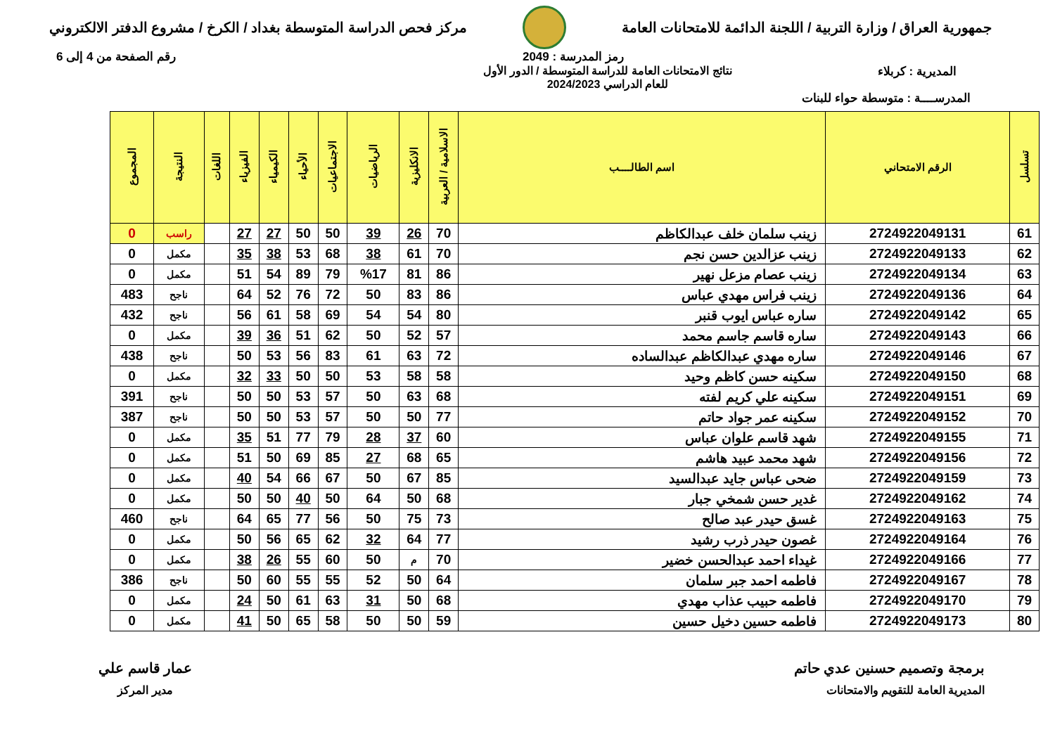جمهورية العراق / وزارة التربية / اللجنة الدائمة للامتحانات العامة
مركز فحص الدراسة المتوسطة بغداد / الكرخ / مشروع الدفتر الالكتروني
رمز المدرسة : 2049 رقم الصفحة من 4 إلى 6
المديرية : كربلاء نتائج الامتحانات العامة للدراسة المتوسطة / الدور الأول
للعام الدراسي 2024/2023
المدرســــة : متوسطة حواء للبنات
| تسلسل | الرقم الامتحاني | اسم الطالــــب | الاسلامية / العربية | الانكليزية | الرياضيات | الاجتماعيات | الأحياء | الكيمياء | الفيزياء | اللغات | النتيجة | المجموع |
| --- | --- | --- | --- | --- | --- | --- | --- | --- | --- | --- | --- | --- |
| 61 | 2724922049131 | زينب سلمان خلف عبدالكاظم | 70 | 26 | 39 | 50 | 50 | 27 | 27 | | راسب | 0 |
| 62 | 2724922049133 | زينب عزالدين حسن نجم | 70 | 61 | 38 | 68 | 53 | 38 | 35 | | مكمل | 0 |
| 63 | 2724922049134 | زينب عصام مزعل نهير | 86 | 81 | %17 | 79 | 89 | 54 | 51 | | مكمل | 0 |
| 64 | 2724922049136 | زينب فراس مهدي عباس | 86 | 83 | 50 | 72 | 76 | 52 | 64 | | ناجح | 483 |
| 65 | 2724922049142 | ساره عباس ايوب قنبر | 80 | 54 | 54 | 69 | 58 | 61 | 56 | | ناجح | 432 |
| 66 | 2724922049143 | ساره قاسم جاسم محمد | 57 | 52 | 50 | 62 | 51 | 36 | 39 | | مكمل | 0 |
| 67 | 2724922049146 | ساره مهدي عبدالكاظم عبدالساده | 72 | 63 | 61 | 83 | 56 | 53 | 50 | | ناجح | 438 |
| 68 | 2724922049150 | سكينه حسن كاظم وحيد | 58 | 58 | 53 | 50 | 50 | 33 | 32 | | مكمل | 0 |
| 69 | 2724922049151 | سكينه علي كريم لفته | 68 | 63 | 50 | 57 | 53 | 50 | 50 | | ناجح | 391 |
| 70 | 2724922049152 | سكينه عمر جواد حاتم | 77 | 50 | 50 | 57 | 53 | 50 | 50 | | ناجح | 387 |
| 71 | 2724922049155 | شهد قاسم علوان عباس | 60 | 37 | 28 | 79 | 77 | 51 | 35 | | مكمل | 0 |
| 72 | 2724922049156 | شهد محمد عبيد هاشم | 65 | 68 | 27 | 85 | 69 | 50 | 51 | | مكمل | 0 |
| 73 | 2724922049159 | ضحى عباس جايد عبدالسيد | 85 | 67 | 50 | 67 | 66 | 54 | 40 | | مكمل | 0 |
| 74 | 2724922049162 | غدير حسن شمخي جبار | 68 | 50 | 64 | 50 | 40 | 50 | 50 | | مكمل | 0 |
| 75 | 2724922049163 | غسق حيدر عبد صالح | 73 | 75 | 50 | 56 | 77 | 65 | 64 | | ناجح | 460 |
| 76 | 2724922049164 | غصون حيدر ذرب رشيد | 77 | 64 | 32 | 62 | 65 | 56 | 50 | | مكمل | 0 |
| 77 | 2724922049166 | غيداء احمد عبدالحسن خضير | 70 | م | 50 | 60 | 55 | 26 | 38 | | مكمل | 0 |
| 78 | 2724922049167 | فاطمه احمد جبر سلمان | 64 | 50 | 52 | 55 | 55 | 60 | 50 | | ناجح | 386 |
| 79 | 2724922049170 | فاطمه حبيب عذاب مهدي | 68 | 50 | 31 | 63 | 61 | 50 | 24 | | مكمل | 0 |
| 80 | 2724922049173 | فاطمه حسين دخيل حسين | 59 | 50 | 50 | 58 | 65 | 50 | 41 | | مكمل | 0 |
برمجة وتصميم حسنين عدي حاتم
المديرية العامة للتقويم والامتحانات
عمار قاسم علي
مدير المركز